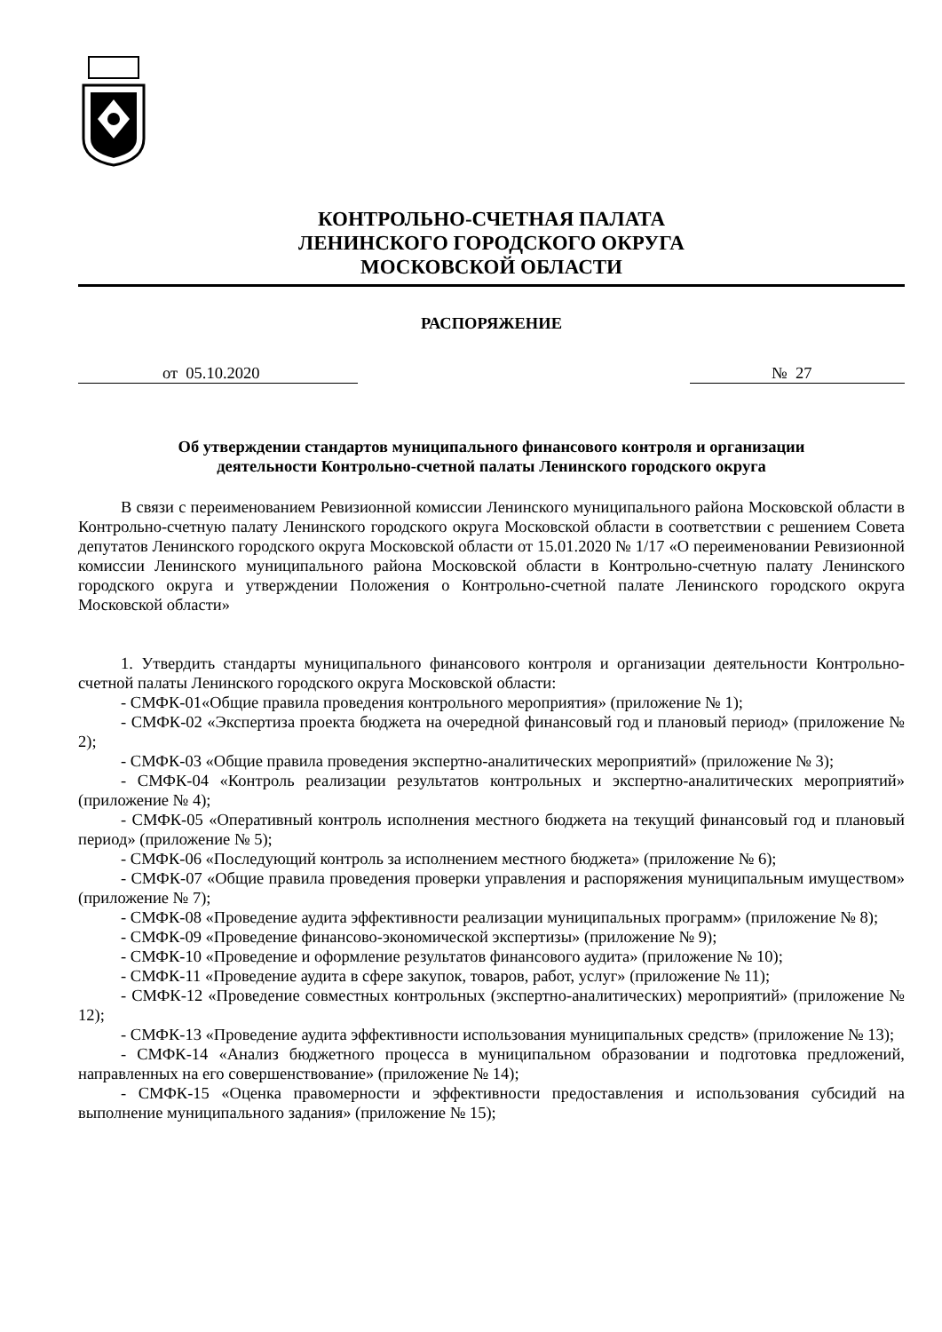КОНТРОЛЬНО-СЧЕТНАЯ ПАЛАТА
ЛЕНИНСКОГО ГОРОДСКОГО ОКРУГА
МОСКОВСКОЙ ОБЛАСТИ
РАСПОРЯЖЕНИЕ
от 05.10.2020 № 27
Об утверждении стандартов муниципального финансового контроля и организации
деятельности Контрольно-счетной палаты Ленинского городского округа
В связи с переименованием Ревизионной комиссии Ленинского муниципального района Московской области в Контрольно-счетную палату Ленинского городского округа Московской области в соответствии с решением Совета депутатов Ленинского городского округа Московской области от 15.01.2020 № 1/17 «О переименовании Ревизионной комиссии Ленинского муниципального района Московской области в Контрольно-счетную палату Ленинского городского округа и утверждении Положения о Контрольно-счетной палате Ленинского городского округа Московской области»
1. Утвердить стандарты муниципального финансового контроля и организации деятельности Контрольно-счетной палаты Ленинского городского округа Московской области:
- СМФК-01«Общие правила проведения контрольного мероприятия» (приложение № 1);
- СМФК-02 «Экспертиза проекта бюджета на очередной финансовый год и плановый период» (приложение № 2);
- СМФК-03 «Общие правила проведения экспертно-аналитических мероприятий» (приложение № 3);
- СМФК-04 «Контроль реализации результатов контрольных и экспертно-аналитических мероприятий» (приложение № 4);
- СМФК-05 «Оперативный контроль исполнения местного бюджета на текущий финансовый год и плановый период» (приложение № 5);
- СМФК-06 «Последующий контроль за исполнением местного бюджета» (приложение № 6);
- СМФК-07 «Общие правила проведения проверки управления и распоряжения муниципальным имуществом» (приложение № 7);
- СМФК-08 «Проведение аудита эффективности реализации муниципальных программ» (приложение № 8);
- СМФК-09 «Проведение финансово-экономической экспертизы» (приложение № 9);
- СМФК-10 «Проведение и оформление результатов финансового аудита» (приложение № 10);
- СМФК-11 «Проведение аудита в сфере закупок, товаров, работ, услуг» (приложение № 11);
- СМФК-12 «Проведение совместных контрольных (экспертно-аналитических) мероприятий» (приложение № 12);
- СМФК-13 «Проведение аудита эффективности использования муниципальных средств» (приложение № 13);
- СМФК-14 «Анализ бюджетного процесса в муниципальном образовании и подготовка предложений, направленных на его совершенствование» (приложение № 14);
- СМФК-15 «Оценка правомерности и эффективности предоставления и использования субсидий на выполнение муниципального задания» (приложение № 15);